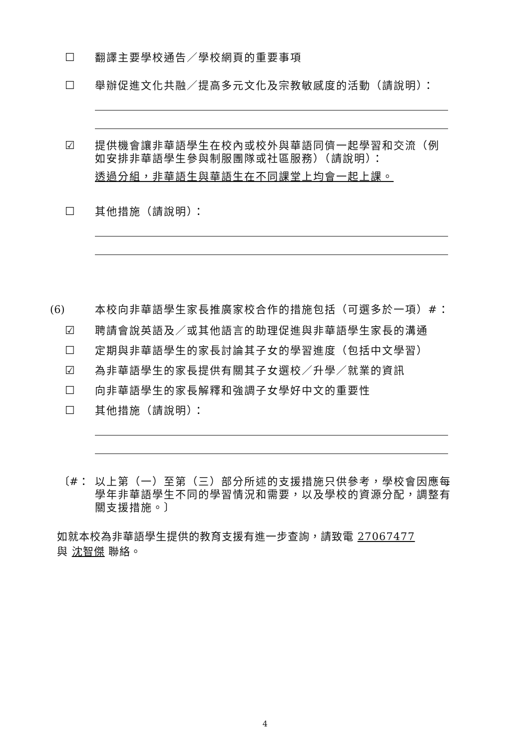☐ 翻譯主要學校通告／學校網頁的重要事項
☐ 舉辦促進文化共融／提高多元文化及宗教敏感度的活動（請說明）：
☑ 提供機會讓非華語學生在校內或校外與華語同儕一起學習和交流（例如安排非華語學生參與制服團隊或社區服務）（請說明）：
透過分組，非華語生與華語生在不同課堂上均會一起上課。
☐ 其他措施（請說明）：
(6) 本校向非華語學生家長推廣家校合作的措施包括（可選多於一項）#：
☑ 聘請會說英語及／或其他語言的助理促進與非華語學生家長的溝通
☐ 定期與非華語學生的家長討論其子女的學習進度（包括中文學習）
☑ 為非華語學生的家長提供有關其子女選校／升學／就業的資訊
☐ 向非華語學生的家長解釋和強調子女學好中文的重要性
☐ 其他措施（請說明）：
〔#： 以上第（一）至第（三）部分所述的支援措施只供參考，學校會因應每學年非華語學生不同的學習情況和需要，以及學校的資源分配，調整有關支援措施。〕
如就本校為非華語學生提供的教育支援有進一步查詢，請致電 27067477
與 沈智傑 聯絡。
4